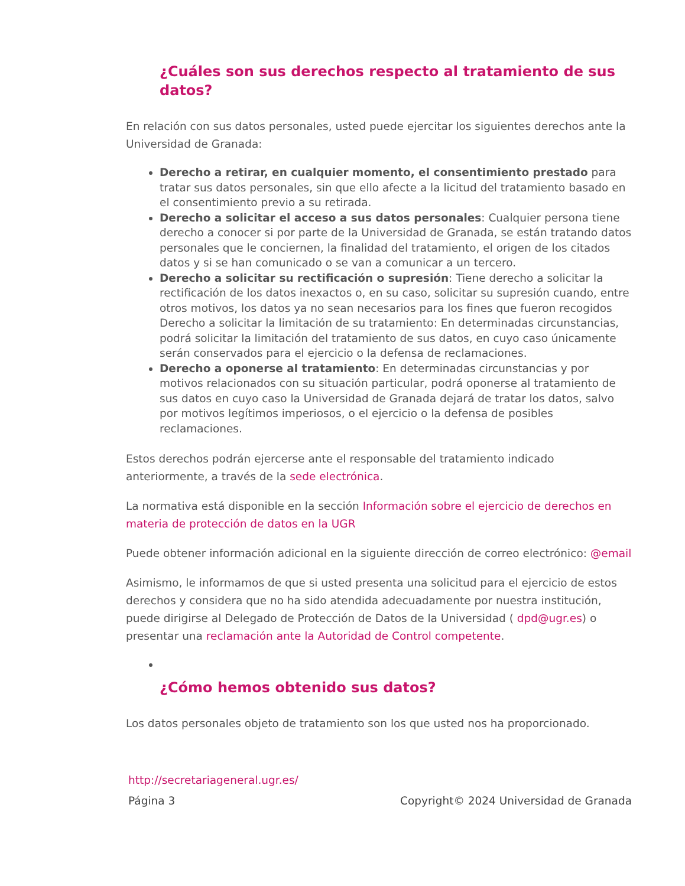¿Cuáles son sus derechos respecto al tratamiento de sus datos?
En relación con sus datos personales, usted puede ejercitar los siguientes derechos ante la Universidad de Granada:
Derecho a retirar, en cualquier momento, el consentimiento prestado para tratar sus datos personales, sin que ello afecte a la licitud del tratamiento basado en el consentimiento previo a su retirada.
Derecho a solicitar el acceso a sus datos personales: Cualquier persona tiene derecho a conocer si por parte de la Universidad de Granada, se están tratando datos personales que le conciernen, la finalidad del tratamiento, el origen de los citados datos y si se han comunicado o se van a comunicar a un tercero.
Derecho a solicitar su rectificación o supresión: Tiene derecho a solicitar la rectificación de los datos inexactos o, en su caso, solicitar su supresión cuando, entre otros motivos, los datos ya no sean necesarios para los fines que fueron recogidos Derecho a solicitar la limitación de su tratamiento: En determinadas circunstancias, podrá solicitar la limitación del tratamiento de sus datos, en cuyo caso únicamente serán conservados para el ejercicio o la defensa de reclamaciones.
Derecho a oponerse al tratamiento: En determinadas circunstancias y por motivos relacionados con su situación particular, podrá oponerse al tratamiento de sus datos en cuyo caso la Universidad de Granada dejará de tratar los datos, salvo por motivos legítimos imperiosos, o el ejercicio o la defensa de posibles reclamaciones.
Estos derechos podrán ejercerse ante el responsable del tratamiento indicado anteriormente, a través de la sede electrónica.
La normativa está disponible en la sección Información sobre el ejercicio de derechos en materia de protección de datos en la UGR
Puede obtener información adicional en la siguiente dirección de correo electrónico: @email
Asimismo, le informamos de que si usted presenta una solicitud para el ejercicio de estos derechos y considera que no ha sido atendida adecuadamente por nuestra institución, puede dirigirse al Delegado de Protección de Datos de la Universidad ( dpd@ugr.es) o presentar una reclamación ante la Autoridad de Control competente.
¿Cómo hemos obtenido sus datos?
Los datos personales objeto de tratamiento son los que usted nos ha proporcionado.
http://secretariageneral.ugr.es/
Página 3 Copyright© 2024 Universidad de Granada